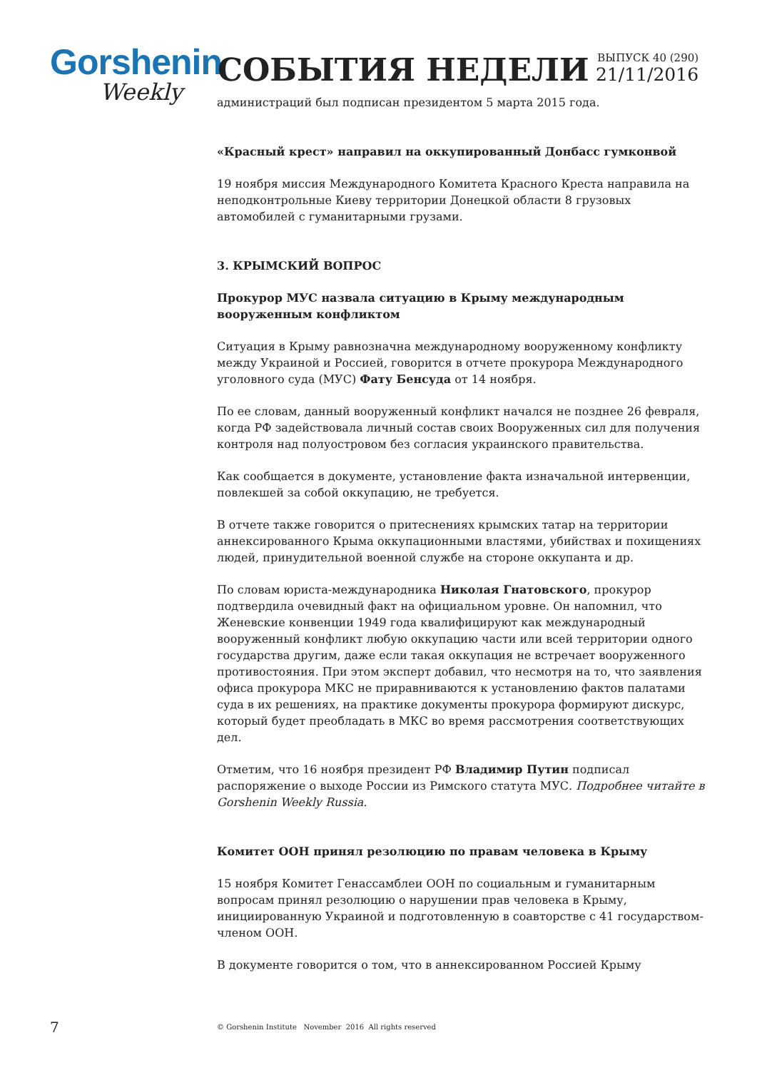Gorshenin
Weekly
СОБЫТИЯ НЕДЕЛИ
ВЫПУСК 40 (290)
21/11/2016
администраций был подписан президентом 5 марта 2015 года.
«Красный крест» направил на оккупированный Донбасс гумконвой
19 ноября миссия Международного Комитета Красного Креста направила на неподконтрольные Киеву территории Донецкой области 8 грузовых автомобилей с гуманитарными грузами.
3. КРЫМСКИЙ ВОПРОС
Прокурор МУС назвала ситуацию в Крыму международным вооруженным конфликтом
Ситуация в Крыму равнозначна международному вооруженному конфликту между Украиной и Россией, говорится в отчете прокурора Международного уголовного суда (МУС) Фату Бенсуда от 14 ноября.
По ее словам, данный вооруженный конфликт начался не позднее 26 февраля, когда РФ задействовала личный состав своих Вооруженных сил для получения контроля над полуостровом без согласия украинского правительства.
Как сообщается в документе, установление факта изначальной интервенции, повлекшей за собой оккупацию, не требуется.
В отчете также говорится о притеснениях крымских татар на территории аннексированного Крыма оккупационными властями, убийствах и похищениях людей, принудительной военной службе на стороне оккупанта и др.
По словам юриста-международника Николая Гнатовского, прокурор подтвердила очевидный факт на официальном уровне. Он напомнил, что Женевские конвенции 1949 года квалифицируют как международный вооруженный конфликт любую оккупацию части или всей территории одного государства другим, даже если такая оккупация не встречает вооруженного противостояния. При этом эксперт добавил, что несмотря на то, что заявления офиса прокурора МКС не приравниваются к установлению фактов палатами суда в их решениях, на практике документы прокурора формируют дискурс, который будет преобладать в МКС во время рассмотрения соответствующих дел.
Отметим, что 16 ноября президент РФ Владимир Путин подписал распоряжение о выходе России из Римского статута МУС. Подробнее читайте в Gorshenin Weekly Russia.
Комитет ООН принял резолюцию по правам человека в Крыму
15 ноября Комитет Генассамблеи ООН по социальным и гуманитарным вопросам принял резолюцию о нарушении прав человека в Крыму, инициированную Украиной и подготовленную в соавторстве с 41 государством-членом ООН.
В документе говорится о том, что в аннексированном Россией Крыму
7
© Gorshenin Institute November 2016 All rights reserved